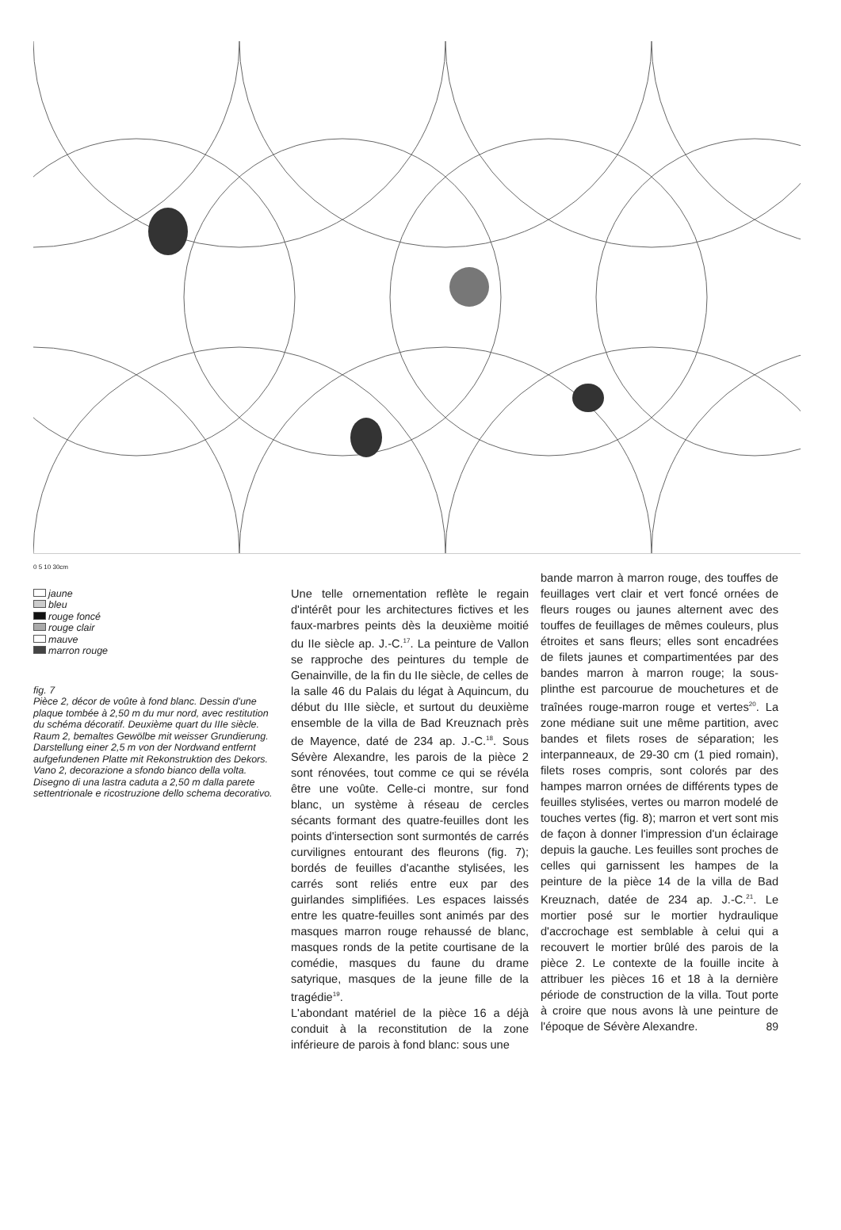0 5 10 30cm
jaune
bleu
rouge foncé
rouge clair
mauve
marron rouge
fig. 7
Pièce 2, décor de voûte à fond blanc. Dessin d'une plaque tombée à 2,50 m du mur nord, avec restitution du schéma décoratif. Deuxième quart du IIIe siècle.
Raum 2, bemaltes Gewölbe mit weisser Grundierung. Darstellung einer 2,5 m von der Nordwand entfernt aufgefundenen Platte mit Rekonstruktion des Dekors.
Vano 2, decorazione a sfondo bianco della volta. Disegno di una lastra caduta a 2,50 m dalla parete settentrionale e ricostruzione dello schema decorativo.
Une telle ornementation reflète le regain d'intérêt pour les architectures fictives et les faux-marbres peints dès la deuxième moitié du IIe siècle ap. J.-C.<sup>17</sup>. La peinture de Vallon se rapproche des peintures du temple de Genainville, de la fin du IIe siècle, de celles de la salle 46 du Palais du légat à Aquincum, du début du IIIe siècle, et surtout du deuxième ensemble de la villa de Bad Kreuznach près de Mayence, daté de 234 ap. J.-C.<sup>18</sup>. Sous Sévère Alexandre, les parois de la pièce 2 sont rénovées, tout comme ce qui se révéla être une voûte. Celle-ci montre, sur fond blanc, un système à réseau de cercles sécants formant des quatre-feuilles dont les points d'intersection sont surmontés de carrés curvilignes entourant des fleurons (fig. 7); bordés de feuilles d'acanthe stylisées, les carrés sont reliés entre eux par des guirlandes simplifiées. Les espaces laissés entre les quatre-feuilles sont animés par des masques marron rouge rehaussé de blanc, masques ronds de la petite courtisane de la comédie, masques du faune du drame satyrique, masques de la jeune fille de la tragédie<sup>19</sup>.
L'abondant matériel de la pièce 16 a déjà conduit à la reconstitution de la zone inférieure de parois à fond blanc: sous une
bande marron à marron rouge, des touffes de feuillages vert clair et vert foncé ornées de fleurs rouges ou jaunes alternent avec des touffes de feuillages de mêmes couleurs, plus étroites et sans fleurs; elles sont encadrées de filets jaunes et compartimentées par des bandes marron à marron rouge; la sous-plinthe est parcourue de mouchetures et de traînées rouge-marron rouge et vertes<sup>20</sup>. La zone médiane suit une même partition, avec bandes et filets roses de séparation; les interpanneaux, de 29-30 cm (1 pied romain), filets roses compris, sont colorés par des hampes marron ornées de différents types de feuilles stylisées, vertes ou marron modelé de touches vertes (fig. 8); marron et vert sont mis de façon à donner l'impression d'un éclairage depuis la gauche. Les feuilles sont proches de celles qui garnissent les hampes de la peinture de la pièce 14 de la villa de Bad Kreuznach, datée de 234 ap. J.-C.<sup>21</sup>. Le mortier posé sur le mortier hydraulique d'accrochage est semblable à celui qui a recouvert le mortier brûlé des parois de la pièce 2. Le contexte de la fouille incite à attribuer les pièces 16 et 18 à la dernière période de construction de la villa. Tout porte à croire que nous avons là une peinture de l'époque de Sévère Alexandre.
89